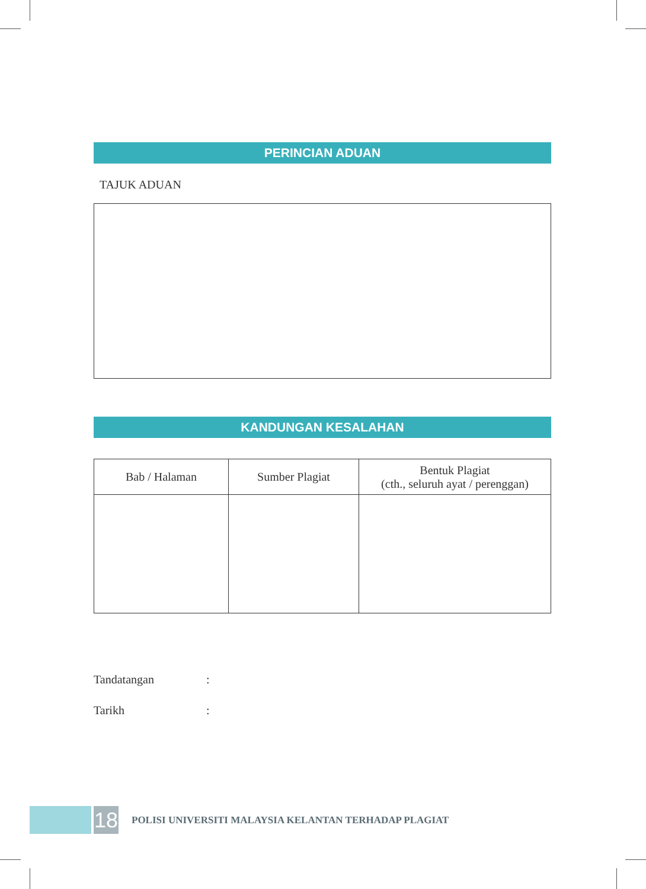PERINCIAN ADUAN
TAJUK ADUAN
KANDUNGAN KESALAHAN
| Bab / Halaman | Sumber Plagiat | Bentuk Plagiat (cth., seluruh ayat / perenggan) |
| --- | --- | --- |
Tandatangan:
Tarikh:
18
POLISI UNIVERSITI MALAYSIA KELANTAN TERHADAP PLAGIAT